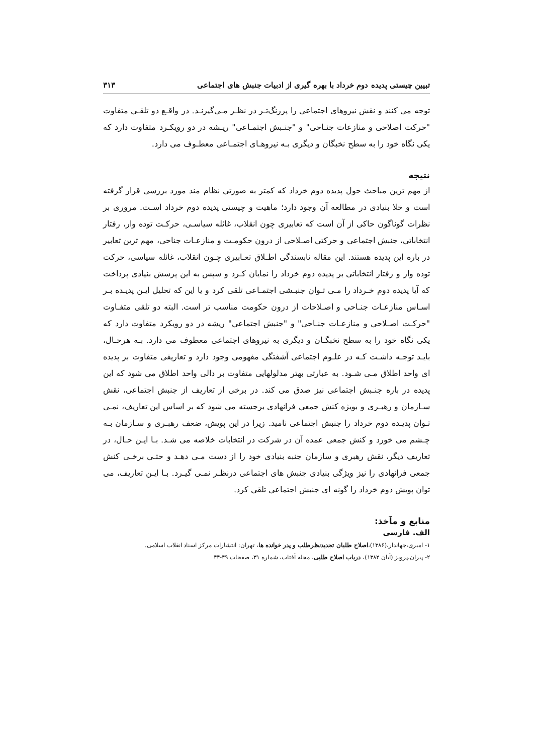تبیین چیستی پدیده دوم خرداد با بهره گیری از ادبیات جنبش های اجتماعی ۳۱۳
توجه می کنند و نقش نیروهای اجتماعی را پررنگ‌تـر در نظـر مـی‌گیرنـد. در واقـع دو تلقـی متفاوت "حرکت اصلاحی و منازعات جنـاحی" و "جنـبش اجتمـاعی" ریـشه در دو رویکـرد متفاوت دارد که یکی نگاه خود را به سطح نخبگان و دیگری بـه نیروهـای اجتمـاعی معطـوف می دارد.
نتیجه
از مهم ترین مباحث حول پدیده دوم خرداد که کمتر به صورتی نظام مند مورد بررسی قرار گرفته است و خلا بنیادی در مطالعه آن وجود دارد؛ ماهیت و چیستی پدیده دوم خرداد اسـت. مروری بر نظرات گوناگون حاکی از آن است که تعابیری چون انقلاب، غائله سیاسـی، حرکـت توده وار، رفتار انتخاباتی، جنبش اجتماعی و حرکتی اصـلاحی از درون حکومـت و منازعـات جناحی، مهم ترین تعابیر در باره این پدیده هستند. این مقاله نابسندگی اطـلاق تعـابیری چـون انقلاب، غائله سیاسی، حرکت توده وار و رفتار انتخاباتی بر پدیده دوم خرداد را نمایان کـرد و سپس به این پرسش بنیادی پرداخت که آیا پدیده دوم خـرداد را مـی تـوان جنبـشی اجتمـاعی تلقی کرد و یا این که تحلیل ایـن پدیـده بـر اسـاس منازعـات جنـاحی و اصـلاحات از درون حکومت مناسب تر است. البته دو تلقی متفـاوت "حرکـت اصـلاحی و منازعـات جنـاحی" و "جنبش اجتماعی" ریشه در دو رویکرد متفاوت دارد که یکی نگاه خود را به سطح نخبگـان و دیگری به نیروهای اجتماعی معطوف می دارد. بـه هرحـال، بایـد توجـه داشـت کـه در علـوم اجتماعی آشفتگی مفهومی وجود دارد و تعاریفی متفاوت بر پدیده ای واحد اطلاق مـی شـود. به عبارتی بهتر مدلولهایی متفاوت بر دالی واحد اطلاق می شود که این پدیده در باره جنـبش اجتماعی نیز صدق می کند. در برخی از تعاریف از جنبش اجتماعی، نقش سـازمان و رهبـری و بویژه کنش جمعی فرانهادی برجسته می شود که بر اساس این تعاریف، نمـی تـوان پدیـده دوم خرداد را جنبش اجتماعی نامید. زیرا در این پویش، ضعف رهبـری و سـازمان بـه چـشم می خورد و کنش جمعی عمده آن در شرکت در انتخابات خلاصه می شـد. بـا ایـن حـال، در تعاریف دیگر، نقش رهبری و سازمان جنبه بنیادی خود را از دست مـی دهـد و حتـی برخـی کنش جمعی فرانهادی را نیز ویژگی بنیادی جنبش های اجتماعی درنظـر نمـی گیـرد. بـا ایـن تعاریف، می توان پویش دوم خرداد را گونه ای جنبش اجتماعی تلقی کرد.
منابع و مآخذ:
الف. فارسی
۱- امیری،جهاندار،(۱۳۸۶)،اصلاح طلبان تجدیدنظرطلب و پدر خوانده ها، تهران: انتشارات مرکز اسناد انقلاب اسلامی.
۲- پیران،پرویز (آبان ۱۳۸۲)، درباب اصلاح طلبی، مجله آفتاب، شماره ۳۱، صفحات ۴۹-۴۴